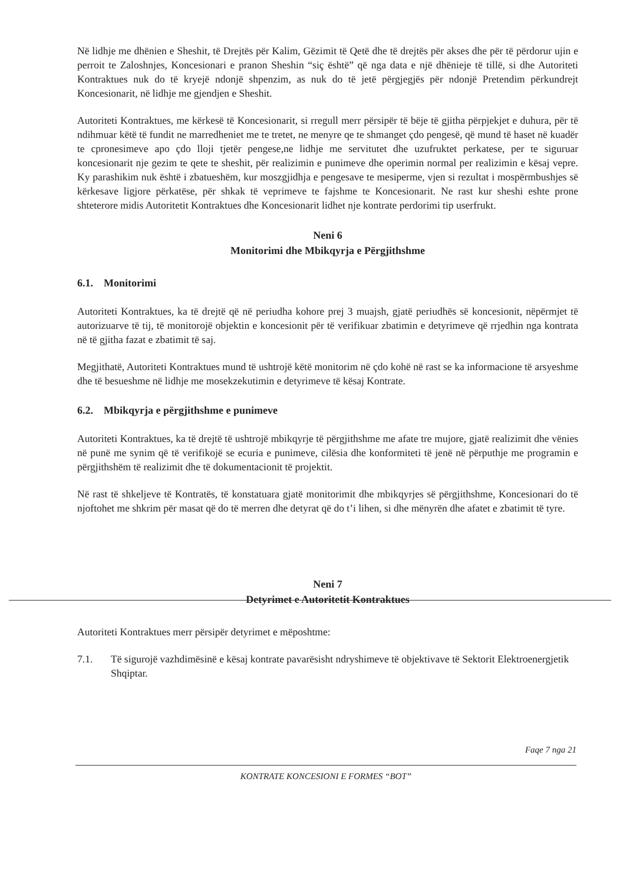Në lidhje me dhënien e Sheshit, të Drejtës për Kalim, Gëzimit të Qetë dhe të drejtës për akses dhe për të përdorur ujin e perroit te Zaloshnjes, Koncesionari e pranon Sheshin “siç është” që nga data e një dhënieje të tillë, si dhe Autoriteti Kontraktues nuk do të kryejë ndonjë shpenzim, as nuk do të jetë përgjegjës për ndonjë Pretendim përkundrejt Koncesionarit, në lidhje me gjendjen e Sheshit.
Autoriteti Kontraktues, me kërkesë të Koncesionarit, si rregull merr përsipër të bëje të gjitha përpjekjet e duhura, për të ndihmuar këtë të fundit ne marredheniet me te tretet, ne menyre qe te shmanget çdo pengesë, që mund të haset në kuadër te cpronesimeve apo çdo lloji tjetër pengese,ne lidhje me servitutet dhe uzufruktet perkatese, per te siguruar koncesionarit nje gezim te qete te sheshit, për realizimin e punimeve dhe operimin normal per realizimin e kësaj vepre. Ky parashikim nuk është i zbatueshëm, kur moszgjidhja e pengesave te mesiperme, vjen si rezultat i mospërmbushjes së kërkesave ligjore përkatëse, për shkak të veprimeve te fajshme te Koncesionarit. Ne rast kur sheshi eshte prone shteterore midis Autoritetit Kontraktues dhe Koncesionarit lidhet nje kontrate perdorimi tip userfrukt.
Neni 6
Monitorimi dhe Mbikqyrja e Përgjithshme
6.1. Monitorimi
Autoriteti Kontraktues, ka të drejtë që në periudha kohore prej 3 muajsh, gjatë periudhës së koncesionit, nëpërmjet të autorizuarve të tij, të monitorojë objektin e koncesionit për të verifikuar zbatimin e detyrimeve që rrjedhin nga kontrata në të gjitha fazat e zbatimit të saj.
Megjithatë, Autoriteti Kontraktues mund të ushtrojë këtë monitorim në çdo kohë në rast se ka informacione të arsyeshme dhe të besueshme në lidhje me mosekzekutimin e detyrimeve të kësaj Kontrate.
6.2. Mbikqyrja e përgjithshme e punimeve
Autoriteti Kontraktues, ka të drejtë të ushtrojë mbikqyrje të përgjithshme me afate tre mujore, gjatë realizimit dhe vënies në punë me synim që të verifikojë se ecuria e punimeve, cilësia dhe konformiteti të jenë në përputhje me programin e përgjithshëm të realizimit dhe të dokumentacionit të projektit.
Në rast të shkeljeve të Kontratës, të konstatuara gjatë monitorimit dhe mbikqyrjes së përgjithshme, Koncesionari do të njoftohet me shkrim për masat që do të merren dhe detyrat që do t’i lihen, si dhe mënyrën dhe afatet e zbatimit të tyre.
Neni 7
Detyrimet e Autoritetit Kontraktues
Autoriteti Kontraktues merr përsipër detyrimet e mëposhtme:
7.1. Të sigurojë vazhdimësinë e kësaj kontrate pavarësisht ndryshimeve të objektivave të Sektorit Elektroenergjetik Shqiptar.
Faqe 7 nga 21
KONTRATE KONCESIONI E FORMES “BOT”